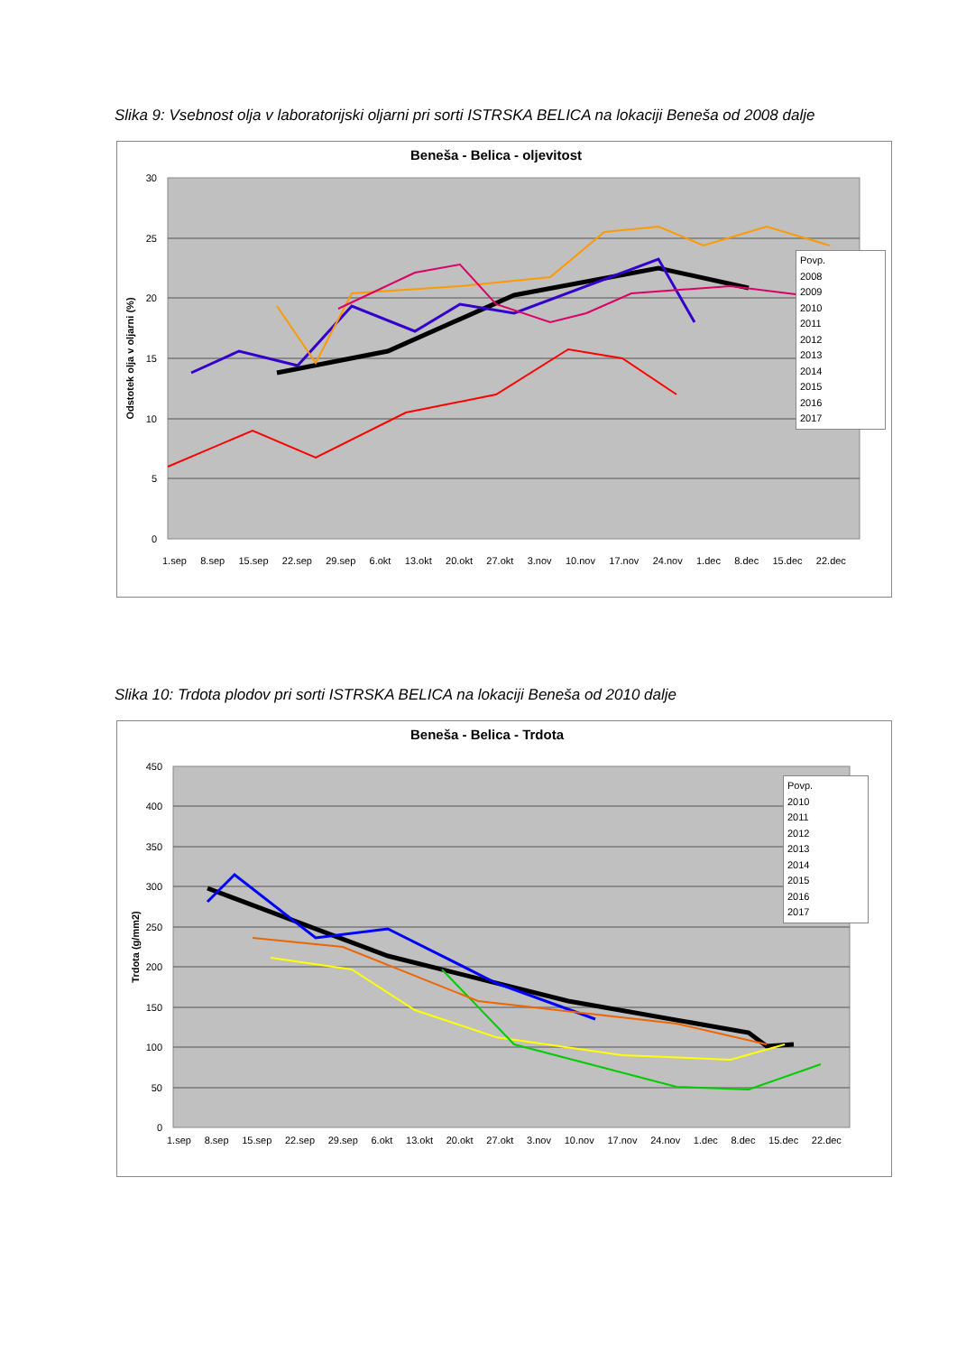Slika 9: Vsebnost olja v laboratorijski oljarni pri sorti ISTRSKA BELICA na lokaciji Beneša od 2008 dalje
Beneša - Belica - oljevitost
30
25
20
15
10
5
0
Odstotek olja v oljarni (%)
1.sep 8.sep 15.sep 22.sep 29.sep 6.okt 13.okt 20.okt 27.okt 3.nov 10.nov 17.nov 24.nov 1.dec 8.dec 15.dec 22.dec
Povp.
2008
2009
2010
2011
2012
2013
2014
2015
2016
2017
Slika 10: Trdota plodov pri sorti ISTRSKA BELICA na lokaciji Beneša od 2010 dalje
Beneša - Belica - Trdota
450
400
350
300
250
200
150
100
50
0
Trdota (g/mm2)
1.sep 8.sep 15.sep 22.sep 29.sep 6.okt 13.okt 20.okt 27.okt 3.nov 10.nov 17.nov 24.nov 1.dec 8.dec 15.dec 22.dec
Povp.
2010
2011
2012
2013
2014
2015
2016
2017